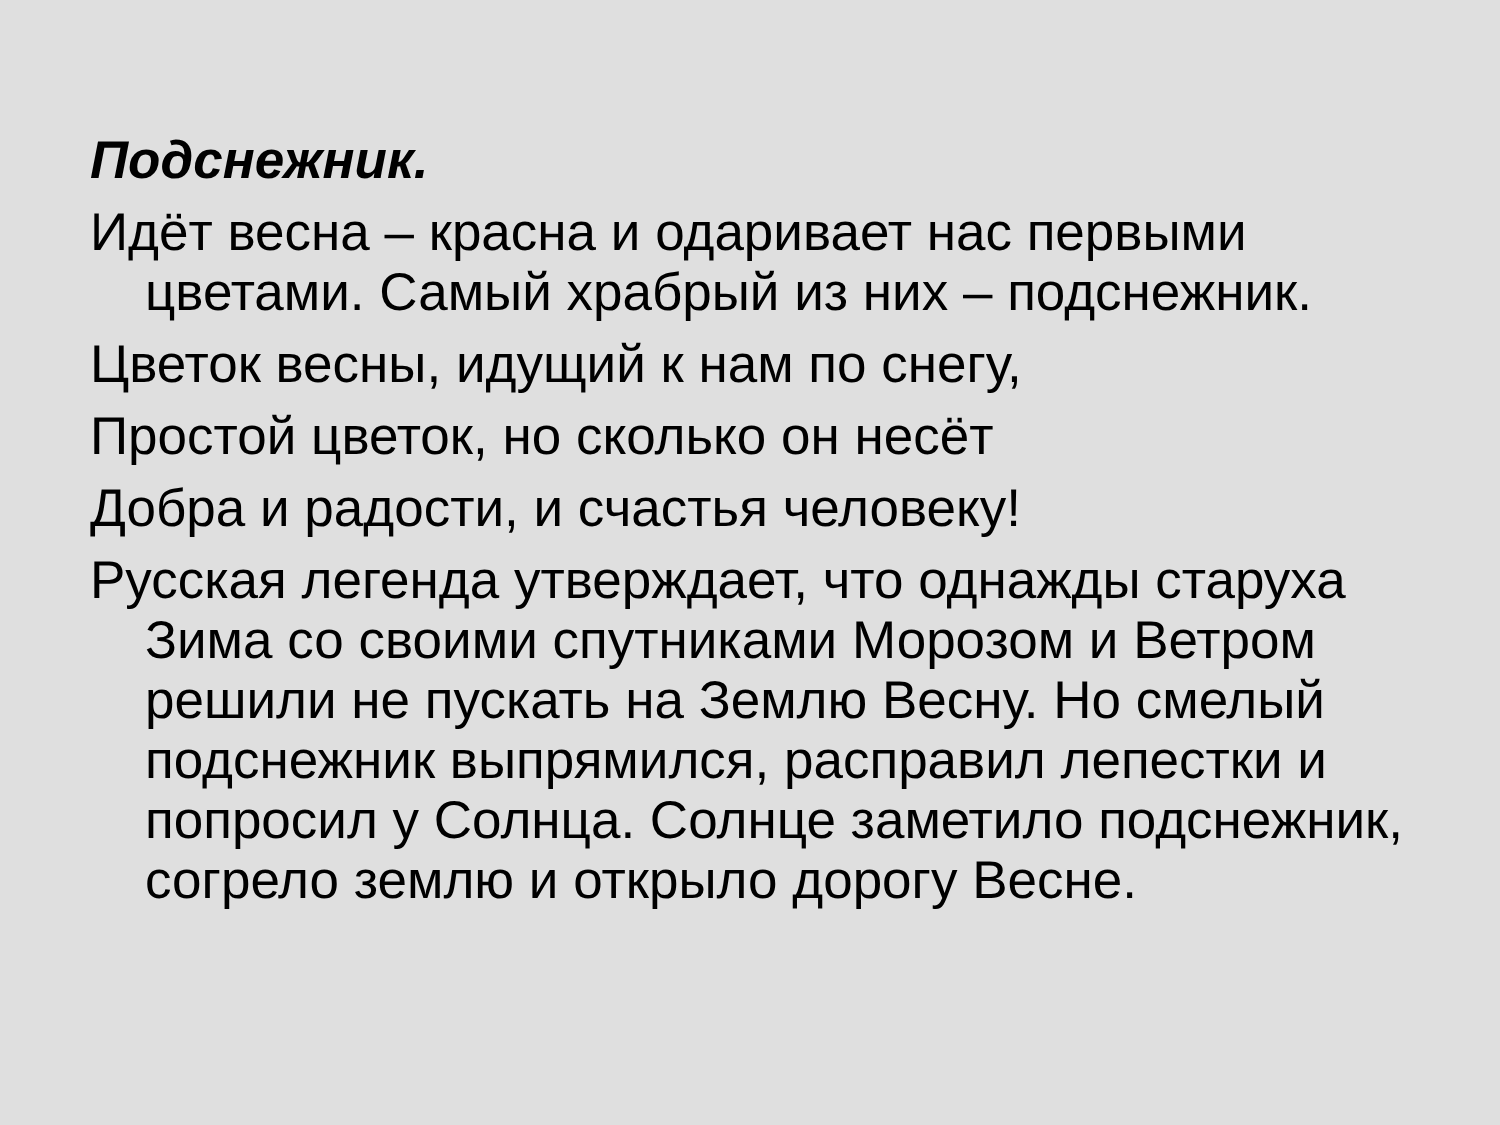Подснежник.
Идёт весна – красна и одаривает нас первыми цветами. Самый храбрый из них – подснежник.
Цветок весны, идущий к нам по снегу,
Простой цветок, но сколько он несёт
Добра и радости, и счастья человеку!
Русская легенда утверждает, что однажды старуха Зима со своими спутниками Морозом и Ветром решили не пускать на Землю Весну. Но смелый подснежник выпрямился, расправил лепестки и попросил у Солнца. Солнце заметило подснежник, согрело землю и открыло дорогу Весне.